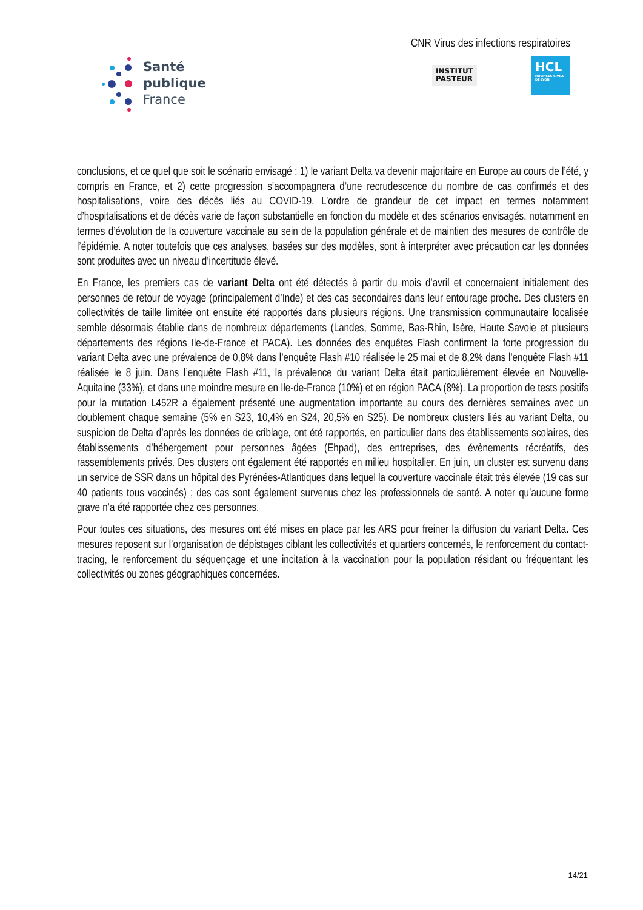Santé
publique
France
CNR Virus des infections respiratoires
INSTITUT
PASTEUR
HCL
HOSPICES CIVILS DE LYON
conclusions, et ce quel que soit le scénario envisagé : 1) le variant Delta va devenir majoritaire en Europe au cours de l’été, y compris en France, et 2) cette progression s’accompagnera d’une recrudescence du nombre de cas confirmés et des hospitalisations, voire des décès liés au COVID-19. L’ordre de grandeur de cet impact en termes notamment d’hospitalisations et de décès varie de façon substantielle en fonction du modèle et des scénarios envisagés, notamment en termes d’évolution de la couverture vaccinale au sein de la population générale et de maintien des mesures de contrôle de l’épidémie. A noter toutefois que ces analyses, basées sur des modèles, sont à interpréter avec précaution car les données sont produites avec un niveau d’incertitude élevé.
En France, les premiers cas de variant Delta ont été détectés à partir du mois d’avril et concernaient initialement des personnes de retour de voyage (principalement d’Inde) et des cas secondaires dans leur entourage proche. Des clusters en collectivités de taille limitée ont ensuite été rapportés dans plusieurs régions. Une transmission communautaire localisée semble désormais établie dans de nombreux départements (Landes, Somme, Bas-Rhin, Isère, Haute Savoie et plusieurs départements des régions Ile-de-France et PACA). Les données des enquêtes Flash confirment la forte progression du variant Delta avec une prévalence de 0,8% dans l’enquête Flash #10 réalisée le 25 mai et de 8,2% dans l’enquête Flash #11 réalisée le 8 juin. Dans l’enquête Flash #11, la prévalence du variant Delta était particulièrement élevée en Nouvelle-Aquitaine (33%), et dans une moindre mesure en Ile-de-France (10%) et en région PACA (8%). La proportion de tests positifs pour la mutation L452R a également présenté une augmentation importante au cours des dernières semaines avec un doublement chaque semaine (5% en S23, 10,4% en S24, 20,5% en S25). De nombreux clusters liés au variant Delta, ou suspicion de Delta d’après les données de criblage, ont été rapportés, en particulier dans des établissements scolaires, des établissements d’hébergement pour personnes âgées (Ehpad), des entreprises, des évènements récréatifs, des rassemblements privés. Des clusters ont également été rapportés en milieu hospitalier. En juin, un cluster est survenu dans un service de SSR dans un hôpital des Pyrénées-Atlantiques dans lequel la couverture vaccinale était très élevée (19 cas sur 40 patients tous vaccinés) ; des cas sont également survenus chez les professionnels de santé. A noter qu’aucune forme grave n’a été rapportée chez ces personnes.
Pour toutes ces situations, des mesures ont été mises en place par les ARS pour freiner la diffusion du variant Delta. Ces mesures reposent sur l’organisation de dépistages ciblant les collectivités et quartiers concernés, le renforcement du contact-tracing, le renforcement du séquençage et une incitation à la vaccination pour la population résidant ou fréquentant les collectivités ou zones géographiques concernées.
14/21